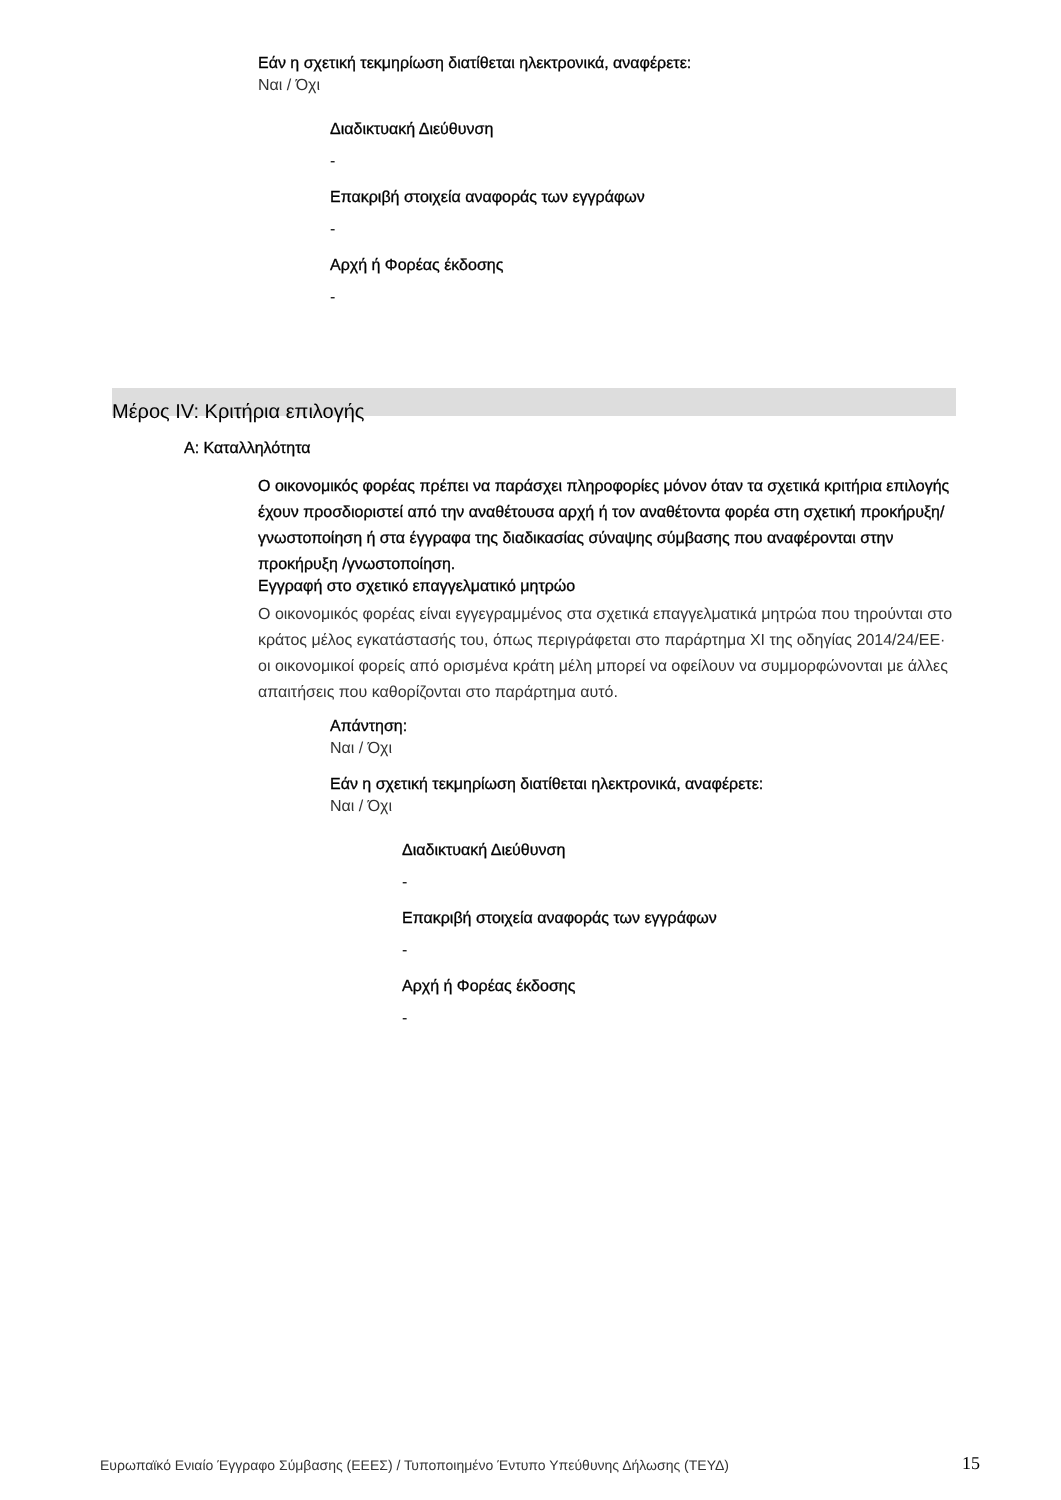Εάν η σχετική τεκμηρίωση διατίθεται ηλεκτρονικά, αναφέρετε:
Ναι / Όχι
Διαδικτυακή Διεύθυνση
-
Επακριβή στοιχεία αναφοράς των εγγράφων
-
Αρχή ή Φορέας έκδοσης
-
Μέρος IV: Κριτήρια επιλογής
Α: Καταλληλότητα
Ο οικονομικός φορέας πρέπει να παράσχει πληροφορίες μόνον όταν τα σχετικά κριτήρια επιλογής έχουν προσδιοριστεί από την αναθέτουσα αρχή ή τον αναθέτοντα φορέα στη σχετική προκήρυξη/γνωστοποίηση ή στα έγγραφα της διαδικασίας σύναψης σύμβασης που αναφέρονται στην προκήρυξη /γνωστοποίηση.
Εγγραφή στο σχετικό επαγγελματικό μητρώο
Ο οικονομικός φορέας είναι εγγεγραμμένος στα σχετικά επαγγελματικά μητρώα που τηρούνται στο κράτος μέλος εγκατάστασής του, όπως περιγράφεται στο παράρτημα XI της οδηγίας 2014/24/ΕΕ· οι οικονομικοί φορείς από ορισμένα κράτη μέλη μπορεί να οφείλουν να συμμορφώνονται με άλλες απαιτήσεις που καθορίζονται στο παράρτημα αυτό.
Απάντηση:
Ναι / Όχι
Εάν η σχετική τεκμηρίωση διατίθεται ηλεκτρονικά, αναφέρετε:
Ναι / Όχι
Διαδικτυακή Διεύθυνση
-
Επακριβή στοιχεία αναφοράς των εγγράφων
-
Αρχή ή Φορέας έκδοσης
-
Ευρωπαϊκό Ενιαίο Έγγραφο Σύμβασης (ΕΕΕΣ) / Τυποποιημένο Έντυπο Υπεύθυνης Δήλωσης (ΤΕΥΔ) 15